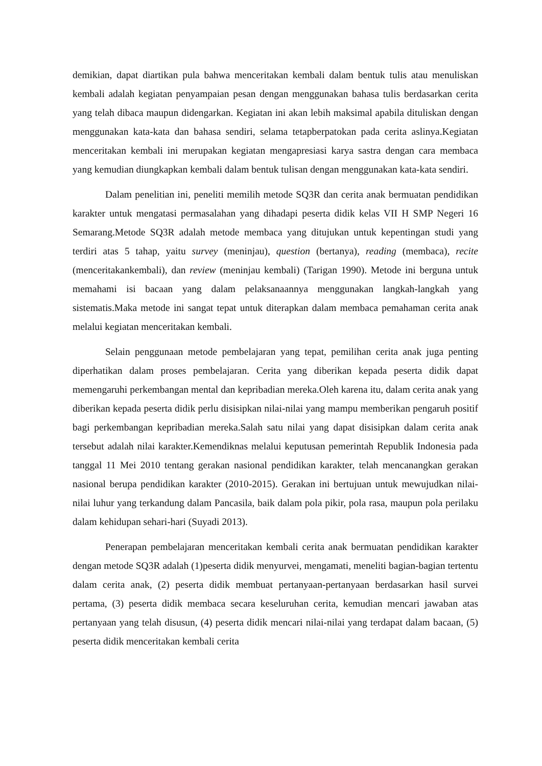demikian, dapat diartikan pula bahwa menceritakan kembali dalam bentuk tulis atau menuliskan kembali adalah kegiatan penyampaian pesan dengan menggunakan bahasa tulis berdasarkan cerita yang telah dibaca maupun didengarkan. Kegiatan ini akan lebih maksimal apabila dituliskan dengan menggunakan kata-kata dan bahasa sendiri, selama tetapberpatokan pada cerita aslinya.Kegiatan menceritakan kembali ini merupakan kegiatan mengapresiasi karya sastra dengan cara membaca yang kemudian diungkapkan kembali dalam bentuk tulisan dengan menggunakan kata-kata sendiri.
Dalam penelitian ini, peneliti memilih metode SQ3R dan cerita anak bermuatan pendidikan karakter untuk mengatasi permasalahan yang dihadapi peserta didik kelas VII H SMP Negeri 16 Semarang.Metode SQ3R adalah metode membaca yang ditujukan untuk kepentingan studi yang terdiri atas 5 tahap, yaitu survey (meninjau), question (bertanya), reading (membaca), recite (menceritakankembali), dan review (meninjau kembali) (Tarigan 1990). Metode ini berguna untuk memahami isi bacaan yang dalam pelaksanaannya menggunakan langkah-langkah yang sistematis.Maka metode ini sangat tepat untuk diterapkan dalam membaca pemahaman cerita anak melalui kegiatan menceritakan kembali.
Selain penggunaan metode pembelajaran yang tepat, pemilihan cerita anak juga penting diperhatikan dalam proses pembelajaran. Cerita yang diberikan kepada peserta didik dapat memengaruhi perkembangan mental dan kepribadian mereka.Oleh karena itu, dalam cerita anak yang diberikan kepada peserta didik perlu disisipkan nilai-nilai yang mampu memberikan pengaruh positif bagi perkembangan kepribadian mereka.Salah satu nilai yang dapat disisipkan dalam cerita anak tersebut adalah nilai karakter.Kemendiknas melalui keputusan pemerintah Republik Indonesia pada tanggal 11 Mei 2010 tentang gerakan nasional pendidikan karakter, telah mencanangkan gerakan nasional berupa pendidikan karakter (2010-2015). Gerakan ini bertujuan untuk mewujudkan nilai-nilai luhur yang terkandung dalam Pancasila, baik dalam pola pikir, pola rasa, maupun pola perilaku dalam kehidupan sehari-hari (Suyadi 2013).
Penerapan pembelajaran menceritakan kembali cerita anak bermuatan pendidikan karakter dengan metode SQ3R adalah (1)peserta didik menyurvei, mengamati, meneliti bagian-bagian tertentu dalam cerita anak, (2) peserta didik membuat pertanyaan-pertanyaan berdasarkan hasil survei pertama, (3) peserta didik membaca secara keseluruhan cerita, kemudian mencari jawaban atas pertanyaan yang telah disusun, (4) peserta didik mencari nilai-nilai yang terdapat dalam bacaan, (5) peserta didik menceritakan kembali cerita